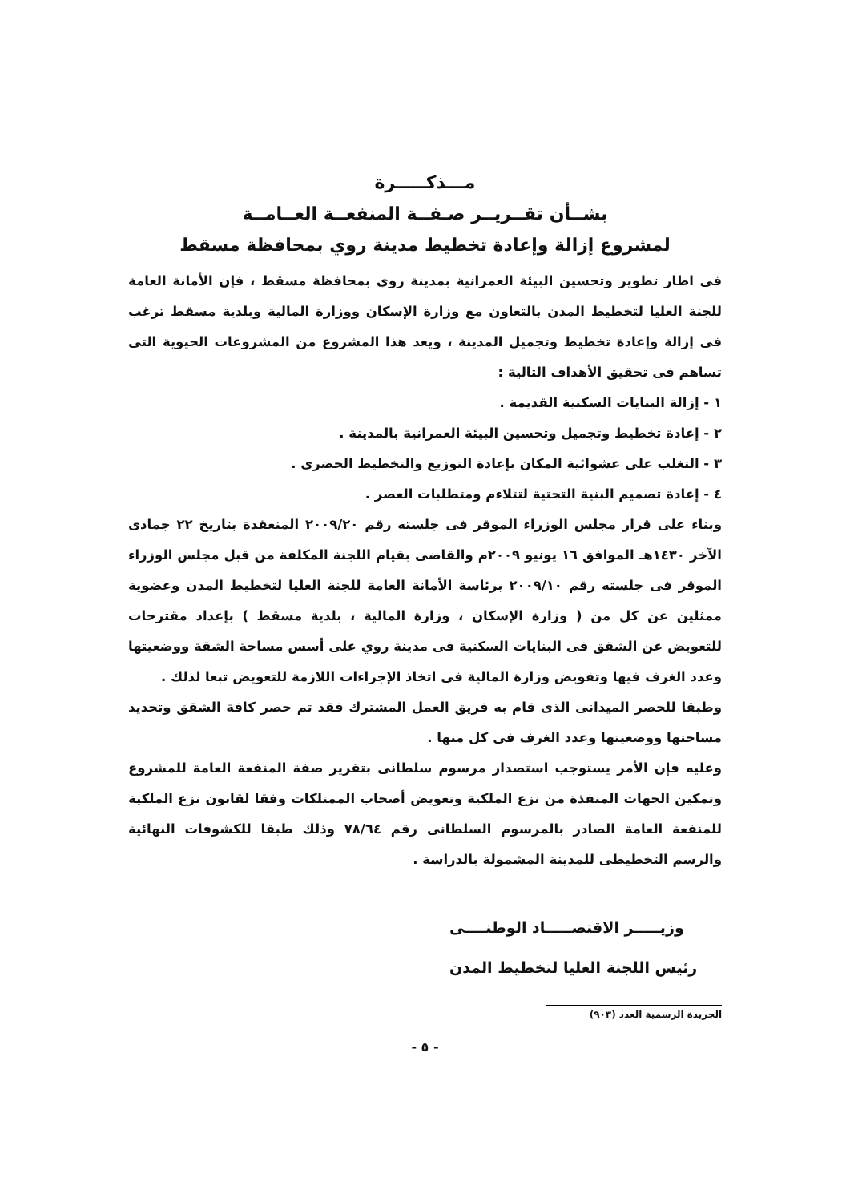مـــذكـــــرة
بشــأن تقــريــر صـفــة المنفعــة العــامــة
لمشروع إزالة وإعادة تخطيط مدينة روي بمحافظة مسقط
فى اطار تطوير وتحسين البيئة العمرانية بمدينة روي بمحافظة مسقط ، فإن الأمانة العامة للجنة العليا لتخطيط المدن بالتعاون مع وزارة الإسكان ووزارة المالية وبلدية مسقط ترغب فى إزالة وإعادة تخطيط وتجميل المدينة ، ويعد هذا المشروع من المشروعات الحيوية التى تساهم فى تحقيق الأهداف التالية :
١ - إزالة البنايات السكنية القديمة .
٢ - إعادة تخطيط وتجميل وتحسين البيئة العمرانية بالمدينة .
٣ - التغلب على عشوائية المكان بإعادة التوزيع والتخطيط الحضرى .
٤ - إعادة تصميم البنية التحتية لتتلاءم ومتطلبات العصر .
وبناء على قرار مجلس الوزراء الموقر فى جلسته رقم ٢٠٠٩/٢٠ المنعقدة بتاريخ ٢٢ جمادى الآخر ١٤٣٠هـ الموافق ١٦ يونيو ٢٠٠٩م والقاضى بقيام اللجنة المكلفة من قبل مجلس الوزراء الموقر فى جلسته رقم ٢٠٠٩/١٠ برئاسة الأمانة العامة للجنة العليا لتخطيط المدن وعضوية ممثلين عن كل من ( وزارة الإسكان ، وزارة المالية ، بلدية مسقط ) بإعداد مقترحات للتعويض عن الشقق فى البنايات السكنية فى مدينة روي على أسس مساحة الشقة ووضعيتها وعدد الغرف فيها وتفويض وزارة المالية فى اتخاذ الإجراءات اللازمة للتعويض تبعا لذلك .
وطبقا للحصر الميدانى الذى قام به فريق العمل المشترك فقد تم حصر كافة الشقق وتحديد مساحتها ووضعيتها وعدد الغرف فى كل منها .
وعليه فإن الأمر يستوجب استصدار مرسوم سلطانى بتقرير صفة المنفعة العامة للمشروع وتمكين الجهات المنفذة من نزع الملكية وتعويض أصحاب الممتلكات وفقا لقانون نزع الملكية للمنفعة العامة الصادر بالمرسوم السلطانى رقم ٧٨/٦٤ وذلك طبقا للكشوفات النهائية والرسم التخطيطى للمدينة المشمولة بالدراسة .
وزيـــــر الاقتصـــــاد الوطنــــى
رئيس اللجنة العليا لتخطيط المدن
الجريدة الرسمية العدد (٩٠٣)
- ٥ -